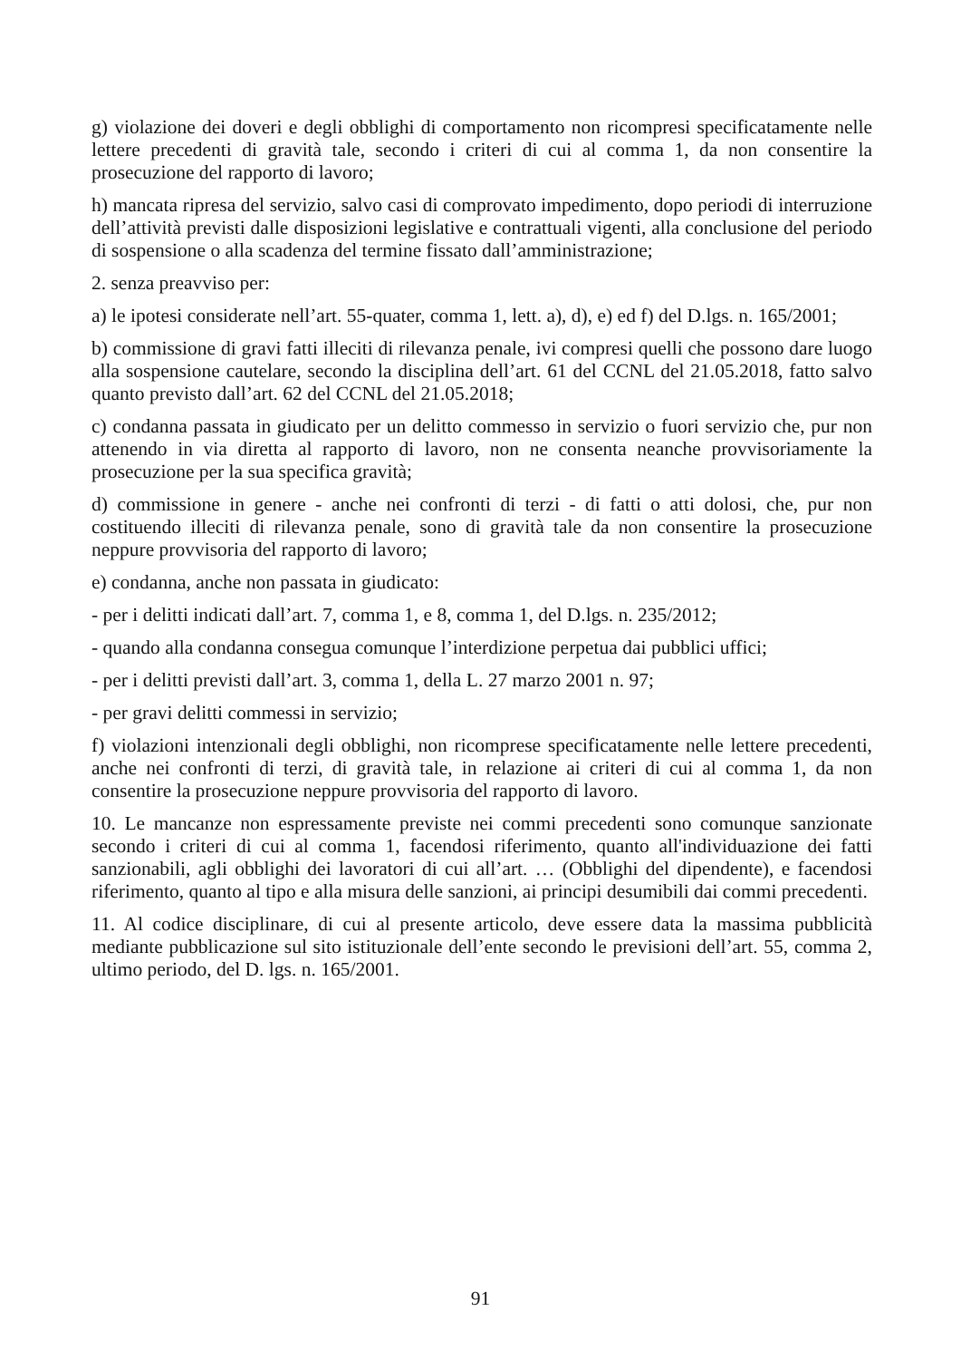g) violazione dei doveri e degli obblighi di comportamento non ricompresi specificatamente nelle lettere precedenti di gravità tale, secondo i criteri di cui al comma 1, da non consentire la prosecuzione del rapporto di lavoro;
h) mancata ripresa del servizio, salvo casi di comprovato impedimento, dopo periodi di interruzione dell’attività previsti dalle disposizioni legislative e contrattuali vigenti, alla conclusione del periodo di sospensione o alla scadenza del termine fissato dall’amministrazione;
2. senza preavviso per:
a) le ipotesi considerate nell’art. 55-quater, comma 1, lett. a), d), e) ed f) del D.lgs. n. 165/2001;
b) commissione di gravi fatti illeciti di rilevanza penale, ivi compresi quelli che possono dare luogo alla sospensione cautelare, secondo la disciplina dell’art. 61 del CCNL del 21.05.2018, fatto salvo quanto previsto dall’art. 62 del CCNL del 21.05.2018;
c) condanna passata in giudicato per un delitto commesso in servizio o fuori servizio che, pur non attenendo in via diretta al rapporto di lavoro, non ne consenta neanche provvisoriamente la prosecuzione per la sua specifica gravità;
d) commissione in genere - anche nei confronti di terzi - di fatti o atti dolosi, che, pur non costituendo illeciti di rilevanza penale, sono di gravità tale da non consentire la prosecuzione neppure provvisoria del rapporto di lavoro;
e) condanna, anche non passata in giudicato:
- per i delitti indicati dall’art. 7, comma 1, e 8, comma 1, del D.lgs. n. 235/2012;
- quando alla condanna consegua comunque l’interdizione perpetua dai pubblici uffici;
- per i delitti previsti dall’art. 3, comma 1, della L. 27 marzo 2001 n. 97;
- per gravi delitti commessi in servizio;
f) violazioni intenzionali degli obblighi, non ricomprese specificatamente nelle lettere precedenti, anche nei confronti di terzi, di gravità tale, in relazione ai criteri di cui al comma 1, da non consentire la prosecuzione neppure provvisoria del rapporto di lavoro.
10. Le mancanze non espressamente previste nei commi precedenti sono comunque sanzionate secondo i criteri di cui al comma 1, facendosi riferimento, quanto all'individuazione dei fatti sanzionabili, agli obblighi dei lavoratori di cui all’art. … (Obblighi del dipendente), e facendosi riferimento, quanto al tipo e alla misura delle sanzioni, ai principi desumibili dai commi precedenti.
11. Al codice disciplinare, di cui al presente articolo, deve essere data la massima pubblicità mediante pubblicazione sul sito istituzionale dell’ente secondo le previsioni dell’art. 55, comma 2, ultimo periodo, del D. lgs. n. 165/2001.
91